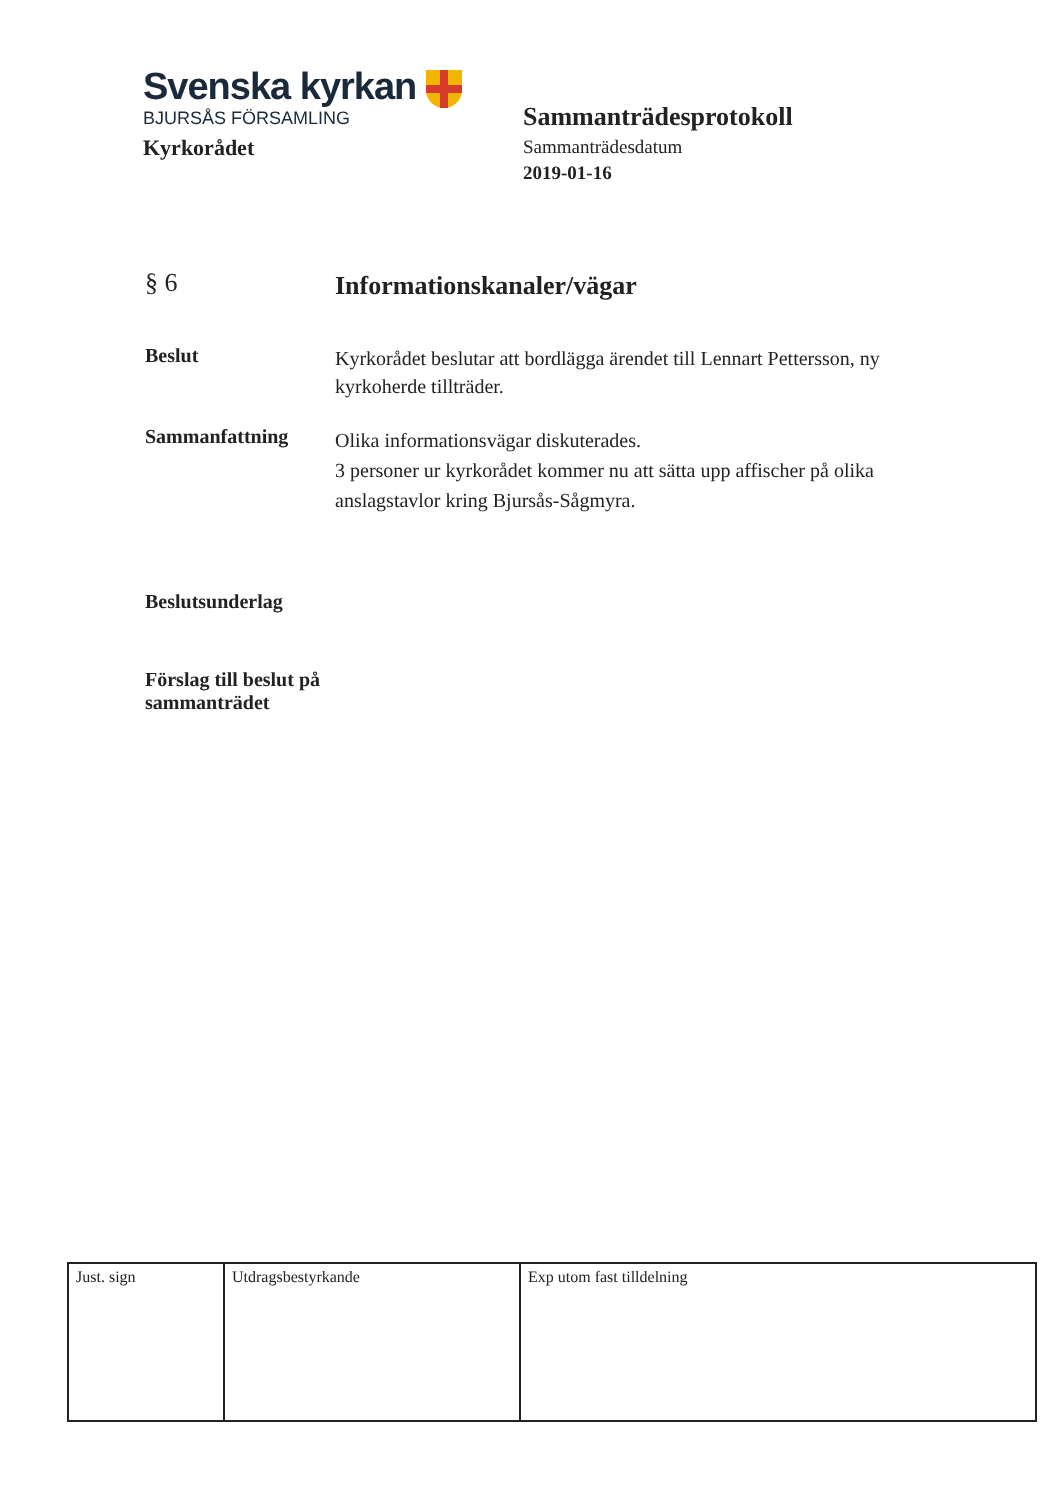Svenska kyrkan
BJURSÅS FÖRSAMLING
Kyrkorådet
Sammanträdesprotokoll
Sammanträdesdatum
2019-01-16
§ 6
Informationskanaler/vägar
Beslut
Kyrkorådet beslutar att bordlägga ärendet till Lennart Pettersson, ny kyrkoherde tillträder.
Sammanfattning
Olika informationsvägar diskuterades.
3 personer ur kyrkorådet kommer nu att sätta upp affischer på olika anslagstavlor kring Bjursås-Sågmyra.
Beslutsunderlag
Förslag till beslut på sammanträdet
| Just. sign | Utdragsbestyrkande | Exp utom fast tilldelning |